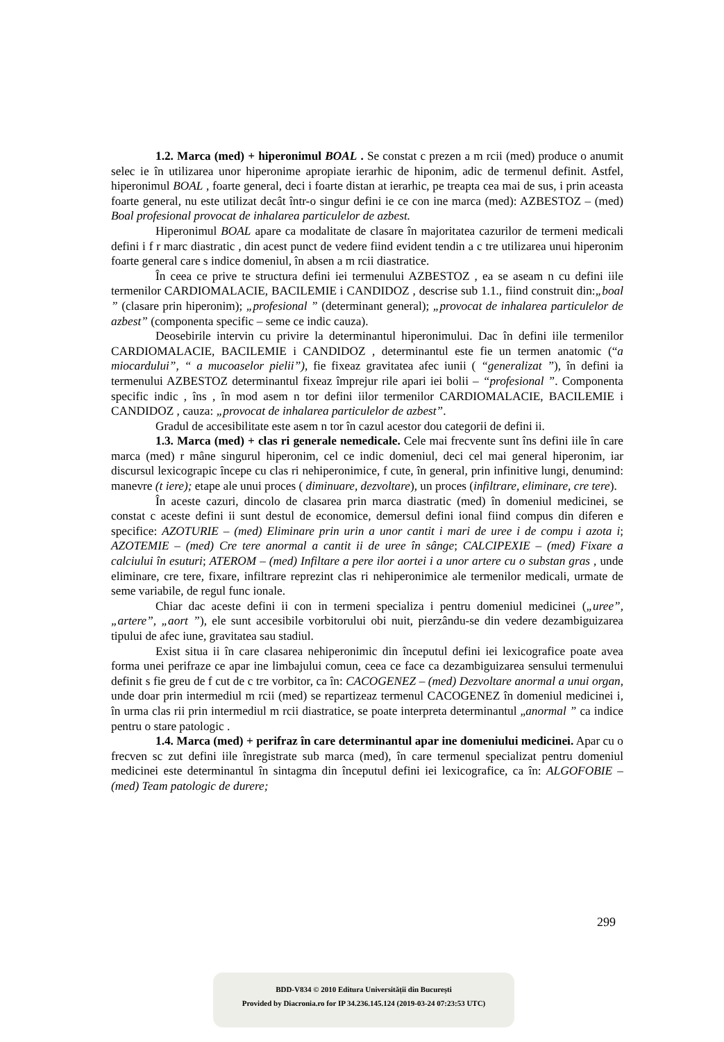1.2. Marca (med) + hiperonimul BOAL . Se constat c prezen a m rcii (med) produce o anumit selec ie în utilizarea unor hiperonime apropiate ierarhic de hiponim, adic de termenul definit. Astfel, hiperonimul BOAL , foarte general, deci i foarte distan at ierarhic, pe treapta cea mai de sus, i prin aceasta foarte general, nu este utilizat decât într-o singur defini ie ce con ine marca (med): AZBESTOZ – (med) Boal profesional provocat de inhalarea particulelor de azbest.
Hiperonimul BOAL apare ca modalitate de clasare în majoritatea cazurilor de termeni medicali defini i f r marc diastratic , din acest punct de vedere fiind evident tendin a c tre utilizarea unui hiperonim foarte general care s indice domeniul, în absen a m rcii diastratice.
În ceea ce prive te structura defini iei termenului AZBESTOZ , ea se aseam n cu defini iile termenilor CARDIOMALACIE, BACILEMIE i CANDIDOZ , descrise sub 1.1., fiind construit din:„boal ” (clasare prin hiperonim); „profesional ” (determinant general); „provocat de inhalarea particulelor de azbest” (componenta specific – seme ce indic cauza).
Deosebirile intervin cu privire la determinantul hiperonimului. Dac în defini iile termenilor CARDIOMALACIE, BACILEMIE i CANDIDOZ , determinantul este fie un termen anatomic (“a miocardului”, “ a mucoaselor pielii”), fie fixeaz gravitatea afec iunii ( “generalizat ”), în defini ia termenului AZBESTOZ determinantul fixeaz împrejur rile apari iei bolii – “profesional ”. Componenta specific indic , îns , în mod asem n tor defini iilor termenilor CARDIOMALACIE, BACILEMIE i CANDIDOZ , cauza: „provocat de inhalarea particulelor de azbest”.
Gradul de accesibilitate este asem n tor în cazul acestor dou categorii de defini ii.
1.3. Marca (med) + clas ri generale nemedicale. Cele mai frecvente sunt îns defini iile în care marca (med) r mâne singurul hiperonim, cel ce indic domeniul, deci cel mai general hiperonim, iar discursul lexicograpic începe cu clas ri nehiperonimice, f cute, în general, prin infinitive lungi, denumind: manevre (t iere); etape ale unui proces ( diminuare, dezvoltare), un proces (infiltrare, eliminare, cre tere).
În aceste cazuri, dincolo de clasarea prin marca diastratic (med) în domeniul medicinei, se constat c aceste defini ii sunt destul de economice, demersul defini ional fiind compus din diferen e specifice: AZOTURIE – (med) Eliminare prin urin a unor cantit i mari de uree i de compu i azota i; AZOTEMIE – (med) Cre tere anormal a cantit ii de uree în sânge; CALCIPEXIE – (med) Fixare a calciului în esuturi; ATEROM – (med) Infiltare a pere ilor aortei i a unor artere cu o substan gras , unde eliminare, cre tere, fixare, infiltrare reprezint clas ri nehiperonimice ale termenilor medicali, urmate de seme variabile, de regul func ionale.
Chiar dac aceste defini ii con in termeni specializa i pentru domeniul medicinei („uree”, „artere”, „aort ”), ele sunt accesibile vorbitorului obi nuit, pierzându-se din vedere dezambiguizarea tipului de afec iune, gravitatea sau stadiul.
Exist situa ii în care clasarea nehiperonimic din începutul defini iei lexicografice poate avea forma unei perifraze ce apar ine limbajului comun, ceea ce face ca dezambiguizarea sensului termenului definit s fie greu de f cut de c tre vorbitor, ca în: CACOGENEZ – (med) Dezvoltare anormal a unui organ, unde doar prin intermediul m rcii (med) se repartizeaz termenul CACOGENEZ în domeniul medicinei i, în urma clas rii prin intermediul m rcii diastratice, se poate interpreta determinantul „anormal ” ca indice pentru o stare patologic .
1.4. Marca (med) + perifraz în care determinantul apar ine domeniului medicinei. Apar cu o frecven sc zut defini iile înregistrate sub marca (med), în care termenul specializat pentru domeniul medicinei este determinantul în sintagma din începutul defini iei lexicografice, ca în: ALGOFOBIE – (med) Team patologic de durere;
299
BDD-V834 © 2010 Editura Universității din București
Provided by Diacronia.ro for IP 34.236.145.124 (2019-03-24 07:23:53 UTC)